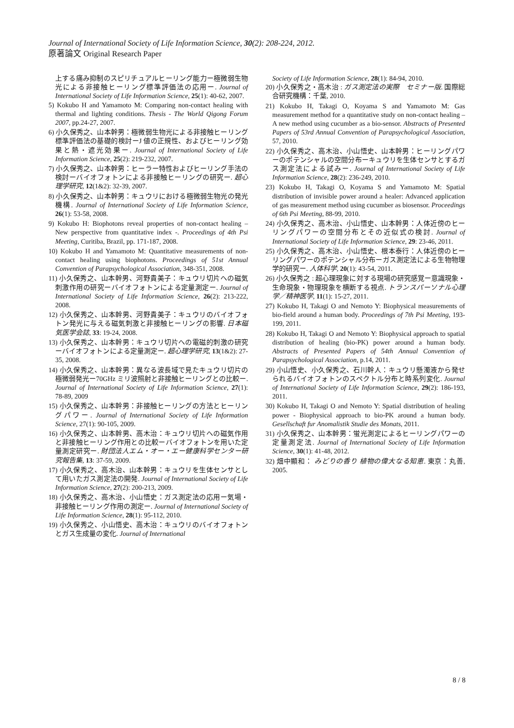Journal of International Society of Life Information Science, 30(2): 208-224, 2012.
原著論文 Original Research Paper
上する痛み抑制のスピリチュアルヒーリング能力ー極微弱生物光による非接触ヒーリング標準評価法の応用ー. Journal of International Society of Life Information Science, 25(1): 40-62, 2007.
5) Kokubo H and Yamamoto M: Comparing non-contact healing with thermal and lighting conditions. Thesis - The World Qigong Forum 2007, pp.24-27, 2007.
6) 小久保秀之、山本幹男：極微弱生物光による非接触ヒーリング標準評価法の基礎的検討ーJ 値の正規性、およびヒーリング効果と熱・遮光効果ー. Journal of International Society of Life Information Science, 25(2): 219-232, 2007.
7) 小久保秀之、山本幹男：ヒーラー特性およびヒーリング手法の検討ーバイオフォトンによる非接触ヒーリングの研究ー. 超心理学研究, 12(1&2): 32-39, 2007.
8) 小久保秀之、山本幹男：キュウリにおける極微弱生物光の発光機構. Journal of International Society of Life Information Science, 26(1): 53-58, 2008.
9) Kokubo H: Biophotons reveal properties of non-contact healing – New perspective from quantitative index -. Proceedings of 4th Psi Meeting, Curitiba, Brazil, pp. 171-187, 2008.
10) Kokubo H and Yamamoto M: Quantitative measurements of non-contact healing using biophotons. Proceedings of 51st Annual Convention of Parapsychological Association, 348-351, 2008.
11) 小久保秀之、山本幹男、河野貴美子：キュウリ切片への磁気刺激作用の研究ーバイオフォトンによる定量測定ー. Journal of International Society of Life Information Science, 26(2): 213-222, 2008.
12) 小久保秀之、山本幹男、河野貴美子：キュウリのバイオフォトン発光に与える磁気刺激と非接触ヒーリングの影響. 日本磁気医学会誌, 33: 19-24, 2008.
13) 小久保秀之、山本幹男：キュウリ切片への電磁的刺激の研究ーバイオフォトンによる定量測定ー. 超心理学研究, 13(1&2): 27-35, 2008.
14) 小久保秀之、山本幹男：異なる波長域で見たキュウリ切片の極微弱発光ー70GHz ミリ波照射と非接触ヒーリングとの比較ー. Journal of International Society of Life Information Science, 27(1): 78-89, 2009
15) 小久保秀之、山本幹男：非接触ヒーリングの方法とヒーリングパワー. Journal of International Society of Life Information Science, 27(1): 90-105, 2009.
16) 小久保秀之、山本幹男、高木治：キュウリ切片への磁気作用と非接触ヒーリング作用との比較ーバイオフォトンを用いた定量測定研究ー. 財団法人エム・オー・エー健康科学センター研究報告集, 13: 37-59, 2009.
17) 小久保秀之、高木治、山本幹男：キュウリを生体センサとして用いたガス測定法の開発. Journal of International Society of Life Information Science, 27(2): 200-213, 2009.
18) 小久保秀之、高木治、小山悟史：ガス測定法の応用ー気場・非接触ヒーリング作用の測定ー. Journal of International Society of Life Information Science, 28(1): 95-112, 2010.
19) 小久保秀之、小山悟史、高木治：キュウリのバイオフォトンとガス生成量の変化. Journal of International
Society of Life Information Science, 28(1): 84-94, 2010.
20) 小久保秀之・高木治 : ガス測定法の実際　セミナー版. 国際総合研究機構：千葉, 2010.
21) Kokubo H, Takagi O, Koyama S and Yamamoto M: Gas measurement method for a quantitative study on non-contact healing – A new method using cucumber as a bio-sensor. Abstracts of Presented Papers of 53rd Annual Convention of Parapsychological Association, 57, 2010.
22) 小久保秀之、高木治、小山悟史、山本幹男：ヒーリングパワーのポテンシャルの空間分布ーキュウリを生体センサとするガス測定法による試みー. Journal of International Society of Life Information Science, 28(2): 236-249, 2010.
23) Kokubo H, Takagi O, Koyama S and Yamamoto M: Spatial distribution of invisible power around a healer: Advanced application of gas measurement method using cucumber as biosensor. Proceedings of 6th Psi Meeting, 88-99, 2010.
24) 小久保秀之、高木治、小山悟史、山本幹男：人体近傍のヒーリングパワーの空間分布とその近似式の検討. Journal of International Society of Life Information Science, 29: 23-46, 2011.
25) 小久保秀之、高木治、小山悟史、根本泰行：人体近傍のヒーリングパワーのポテンシャル分布ーガス測定法による生物物理学的研究ー. 人体科学, 20(1): 43-54, 2011.
26) 小久保秀之 : 超心理現象に対する現場の研究感覚ー意識現象・生命現象・物理現象を横断する視点. トランスパーソナル心理学／精神医学, 11(1): 15-27, 2011.
27) Kokubo H, Takagi O and Nemoto Y: Biophysical measurements of bio-field around a human body. Proceedings of 7th Psi Meeting, 193-199, 2011.
28) Kokubo H, Takagi O and Nemoto Y: Biophysical approach to spatial distribution of healing (bio-PK) power around a human body. Abstracts of Presented Papers of 54th Annual Convention of Parapsychological Association, p.14, 2011.
29) 小山悟史、小久保秀之、石川幹人：キュウリ懸濁液から発せられるバイオフォトンのスペクトル分布と時系列変化. Journal of International Society of Life Information Science, 29(2): 186-193, 2011.
30) Kokubo H, Takagi O and Nemoto Y: Spatial distribution of healing power - Biophysical approach to bio-PK around a human body. Gesellschaft fur Anomalistik Studie des Monats, 2011.
31) 小久保秀之、山本幹男：蛍光測定によるヒーリングパワーの定量測定法. Journal of International Society of Life Information Science, 30(1): 41-48, 2012.
32) 畑中顯和： みどりの香り 植物の偉大なる知恵. 東京：丸善, 2005.
8 / 8